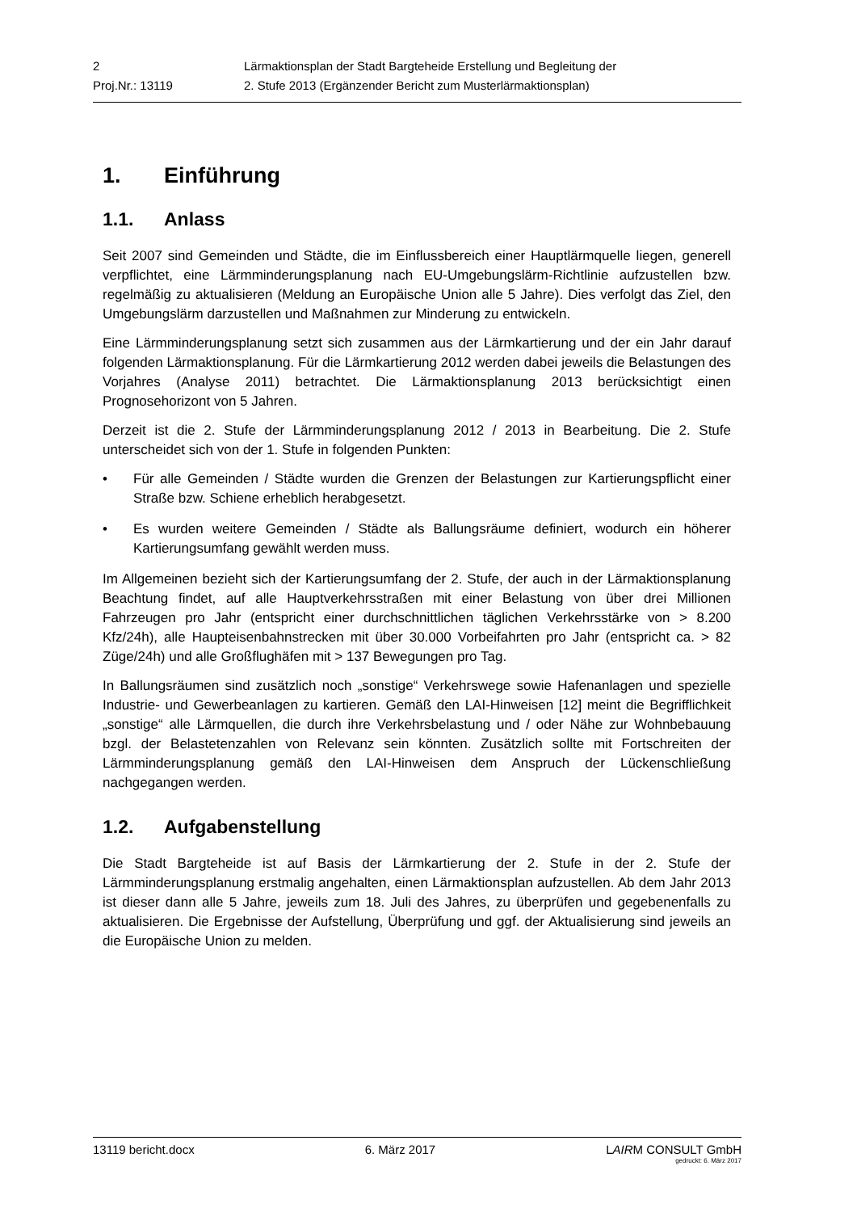| 2 | Lärmaktionsplan der Stadt Bargteheide Erstellung und Begleitung der |
| Proj.Nr.: 13119 | 2. Stufe 2013 (Ergänzender Bericht zum Musterlärmaktionsplan) |
1. Einführung
1.1. Anlass
Seit 2007 sind Gemeinden und Städte, die im Einflussbereich einer Hauptlärmquelle liegen, generell verpflichtet, eine Lärmminderungsplanung nach EU-Umgebungslärm-Richtlinie aufzustellen bzw. regelmäßig zu aktualisieren (Meldung an Europäische Union alle 5 Jahre). Dies verfolgt das Ziel, den Umgebungslärm darzustellen und Maßnahmen zur Minderung zu entwickeln.
Eine Lärmminderungsplanung setzt sich zusammen aus der Lärmkartierung und der ein Jahr darauf folgenden Lärmaktionsplanung. Für die Lärmkartierung 2012 werden dabei jeweils die Belastungen des Vorjahres (Analyse 2011) betrachtet. Die Lärmaktionsplanung 2013 berücksichtigt einen Prognosehorizont von 5 Jahren.
Derzeit ist die 2. Stufe der Lärmminderungsplanung 2012 / 2013 in Bearbeitung. Die 2. Stufe unterscheidet sich von der 1. Stufe in folgenden Punkten:
• Für alle Gemeinden / Städte wurden die Grenzen der Belastungen zur Kartierungspflicht einer Straße bzw. Schiene erheblich herabgesetzt.
• Es wurden weitere Gemeinden / Städte als Ballungsräume definiert, wodurch ein höherer Kartierungsumfang gewählt werden muss.
Im Allgemeinen bezieht sich der Kartierungsumfang der 2. Stufe, der auch in der Lärmaktionsplanung Beachtung findet, auf alle Hauptverkehrsstraßen mit einer Belastung von über drei Millionen Fahrzeugen pro Jahr (entspricht einer durchschnittlichen täglichen Verkehrsstärke von > 8.200 Kfz/24h), alle Haupteisenbahnstrecken mit über 30.000 Vorbeifahrten pro Jahr (entspricht ca. > 82 Züge/24h) und alle Großflughäfen mit > 137 Bewegungen pro Tag.
In Ballungsräumen sind zusätzlich noch „sonstige“ Verkehrswege sowie Hafenanlagen und spezielle Industrie- und Gewerbeanlagen zu kartieren. Gemäß den LAI-Hinweisen [12] meint die Begrifflichkeit „sonstige“ alle Lärmquellen, die durch ihre Verkehrsbelastung und / oder Nähe zur Wohnbebauung bzgl. der Belastetenzahlen von Relevanz sein könnten. Zusätzlich sollte mit Fortschreiten der Lärmminderungsplanung gemäß den LAI-Hinweisen dem Anspruch der Lückenschließung nachgegangen werden.
1.2. Aufgabenstellung
Die Stadt Bargteheide ist auf Basis der Lärmkartierung der 2. Stufe in der 2. Stufe der Lärmminderungsplanung erstmalig angehalten, einen Lärmaktionsplan aufzustellen. Ab dem Jahr 2013 ist dieser dann alle 5 Jahre, jeweils zum 18. Juli des Jahres, zu überprüfen und gegebenenfalls zu aktualisieren. Die Ergebnisse der Aufstellung, Überprüfung und ggf. der Aktualisierung sind jeweils an die Europäische Union zu melden.
13119 bericht.docx 6. März 2017 LAIRM CONSULT GmbH
gedruckt: 6. März 2017